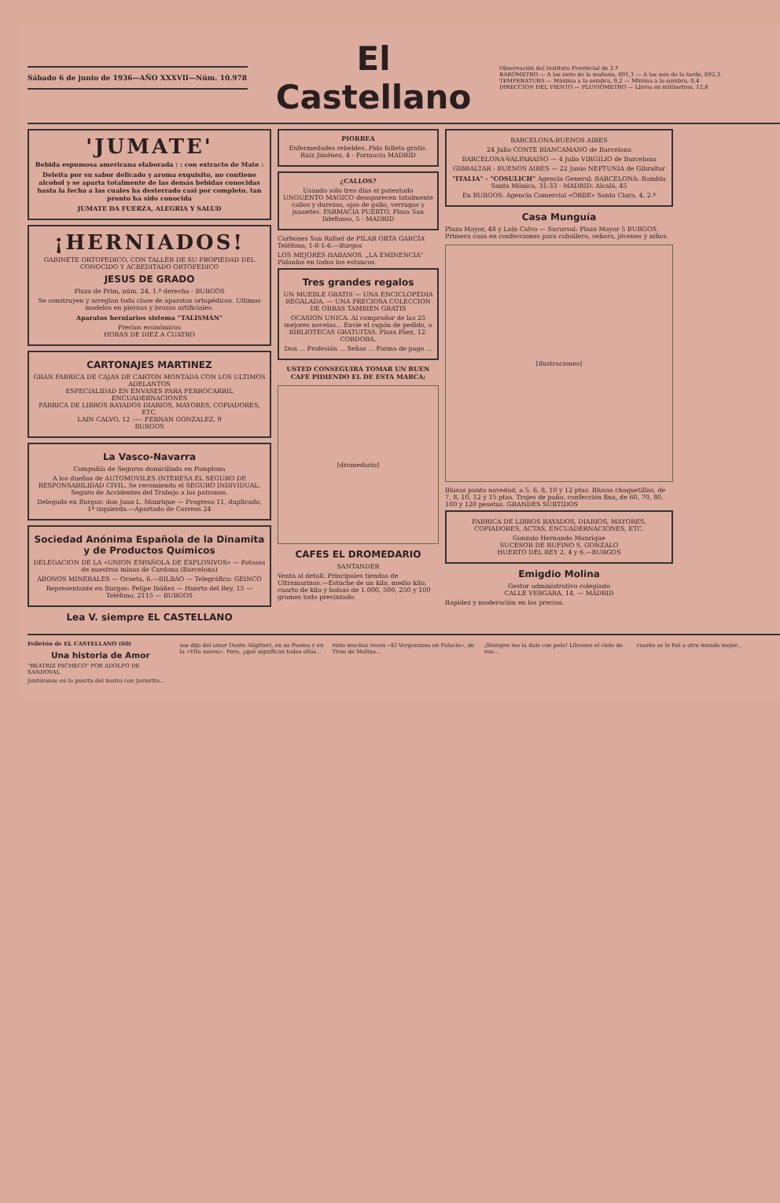Sábado 6 de junio de 1936—AÑO XXXVII—Núm. 10.978
El Castellano
Observación del Instituto Provincial de 2.ª
BARÓMETRO — A las siete de la mañana, 691,1 — A las seis de la tarde, 692,3
TEMPERATURA — Máxima a la sombra, 9,2 — Mínima a la sombra, 0,4
DIRECCION DEL VIENTO — PLUVIÓMETRO — Lluvia en milímetros, 12,8
'JUMATE'
Bebida espumosa americana elaborada : : con extracto de Mate :
Deleita por su sabor delicado y aroma exquisito, no contiene alcohol y se aparta totalmente de las demás bebidas conocidas hasta la fecha a las cuales ha desterrado casi por completo, tan pronto ha sido conocida
JUMATE DA FUERZA, ALEGRIA Y SALUD
¡HERNIADOS!
GABINETE ORTOPEDICO, CON TALLER DE SU PROPIEDAD DEL CONOCIDO Y ACREDITADO ORTOPEDICO
JESUS DE GRADO
Plaza de Prim, núm. 24, 1.º derecha - BURGOS
Se construyen y arreglan toda clase de aparatos ortopédicos. Ultimos modelos en piernas y brazos artificiales.
Aparatos herniarios sistema "TALISMÁN"
Precios económicos
HORAS DE DIEZ A CUATRO
CARTONAJES MARTINEZ
GRAN FABRICA DE CAJAS DE CARTON MONTADA CON LOS ULTIMOS ADELANTOS
ESPECIALIDAD EN ENVASES PARA FERROCARRIL
ENCUADERNACIONES
FÁBRICA DE LIBROS RAYADOS DIARIOS, MAYORES, COPIADORES, ETC.
LAIN CALVO, 12 :—: FERNAN GONZALEZ, 9
BURGOS
La Vasco-Navarra
Compañía de Seguros domiciliada en Pamplona
A los dueños de AUTOMOVILES INTERESA EL SEGURO DE RESPONSABILIDAD CIVIL. Se recomienda el SEGURO INDIVIDUAL. Seguro de Accidentes del Trabajo a los patronos.
Delegado en Burgos: don Juan L. Manrique — Progreso 11, duplicado, 1º izquierda.—Apartado de Correos 24
Sociedad Anónima Española de la Dinamita y de Productos Químicos
DELEGACION DE LA «UNION ESPAÑOLA DE EXPLOSIVOS» — Potasas de nuestras minas de Cardona (Barcelona)
ABONOS MINERALES — Orueta, 6.—BILBAO — Telegráfica: GEINCO
Representante en Burgos: Felipe Ibáñez — Huerto del Rey, 15 — Teléfono, 2115 — BURGOS
Lea V. siempre EL CASTELLANO
PIORREA
Enfermedades rebeldes. Pida folleto gratis. Ruiz Jiménez, 4 - Farmacia MADRID
¿CALLOS?
Usando sólo tres días el patentado UNGUENTO MAGICO desaparecen totalmente callos y durezas, ojos de gallo, verrugas y juanetes. FARMACIA PUERTO, Plaza San Ildefonso, 5 - MADRID
Carbones San Rafael de PILAR ORTA GARCÍA Teléfono, 1-8-1-6.—Burgos
LOS MEJORES HABANOS. „LA EMINENCIA" Pídanlos en todos los estancos.
Tres grandes regalos
UN MUEBLE GRATIS — UNA ENCICLOPEDIA REGALADA. — UNA PRECIOSA COLECCION DE OBRAS TAMBIEN GRATIS
OCASION UNICA. Al comprador de las 25 mejores novelas... Envíe el cupón de pedido, a BIBLIOTECAS GRATUITAS. Plaza Páez, 12. CORDOBA.
Don ... Profesión ... Señas ... Forma de pago ...
USTED CONSEGUIRÁ TOMAR UN BUEN CAFÉ PIDIENDO EL DE ESTA MARCA:
[dromedario]
CAFES EL DROMEDARIO
SANTANDER
Venta al detall: Principales tiendas de Ultramarinos.—Estuche de un kilo, medio kilo, cuarto de kilo y bolsas de 1.000, 500, 250 y 100 gramos todo precintado.
BARCELONA-BUENOS AIRES
24 Julio CONTE BIANCAMANO de Barcelona
BARCELONA-VALPARAISO — 4 Julio VIRGILIO de Barcelona
GIBRALTAR - BUENOS AIRES — 22 Junio NEPTUNIA de Gibraltar
"ITALIA" - "COSULICH" Agencia General: BARCELONA: Rambla Santa Mónica, 31-33 · MADRID: Alcalá, 45
En BURGOS: Agencia Comercial «ORBE» Santa Clara, 4, 2.º
Casa Munguía
Plaza Mayor, 48 y Laín Calvo — Sucursal: Plaza Mayor 5 BURGOS. Primera casa en confecciones para caballero, señora, jóvenes y niños.
[ilustraciones]
Blusas punto novedad, a 5, 6, 8, 10 y 12 ptas. Blusas chaquetillas, de 7, 8, 10, 12 y 15 ptas. Trajes de paño, confección fina, de 60, 70, 80, 100 y 120 pesetas. GRANDES SURTIDOS
FABRICA DE LIBROS RAYADOS, DIARIOS, MAYORES, COPIADORES, ACTAS, ENCUADERNACIONES, ETC.
Gonzalo Hernando Manrique
SUCESOR DE RUFINO S. GONZALO
HUERTO DEL REY 2, 4 y 6.—BURGOS
Emigdio Molina
Gestor administrativo colegiado
CALLE VERGARA, 14. — MADRID
Rapidez y moderación en los precios.
Folletón de EL CASTELLANO (60)
Una historia de Amor
"BEATRIZ PACHECO" POR ADOLFO DE SANDOVAL
Juntáronse en la puerta del teatro con Javierito...
sas dijo del amor Dante Alighieri, en su Poema y en la «Vita nuova». Pero, ¿qué significan todas ellas...
visto muchas veces «El Vergonzoso en Palacio», de Tirso de Molina...
¡Siempre me la dais con pelo! Líbreme el cielo de vos...
cuanto se le fué a otro mundo mejor...